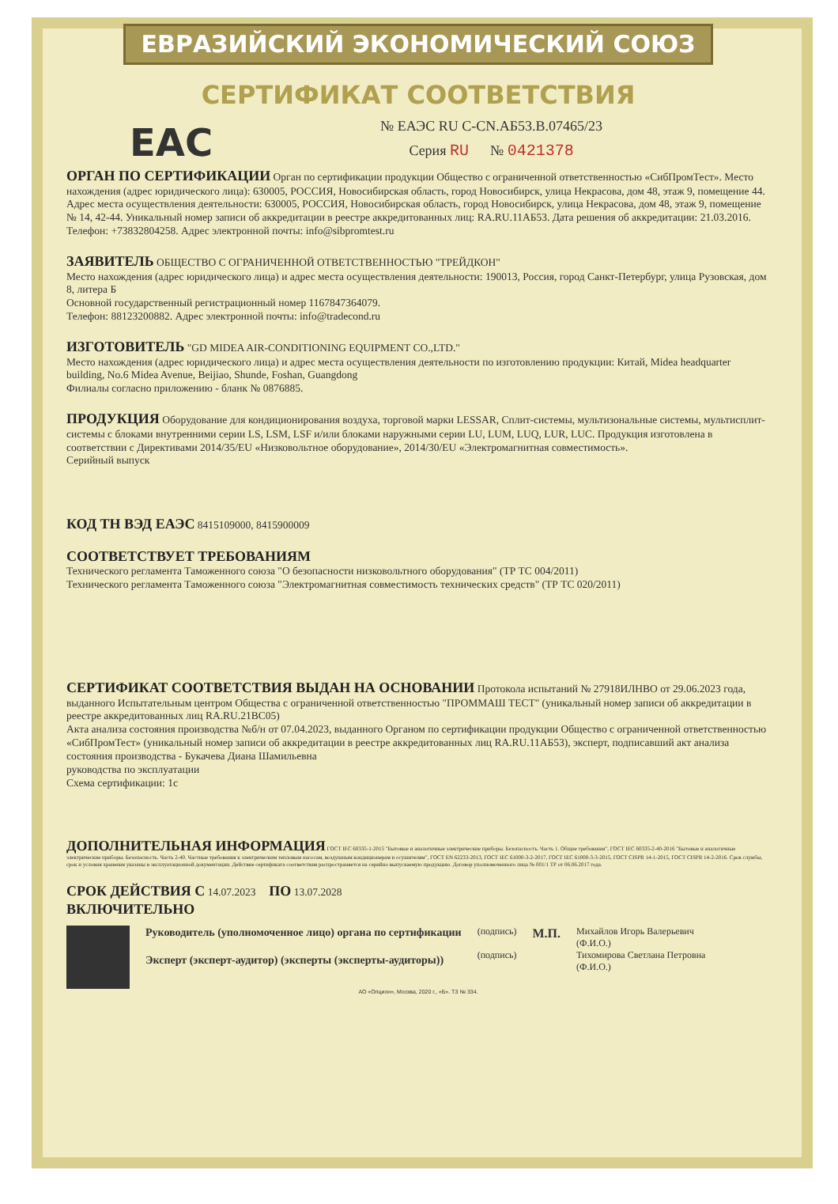ЕВРАЗИЙСКИЙ ЭКОНОМИЧЕСКИЙ СОЮЗ
СЕРТИФИКАТ СООТВЕТСТВИЯ
EAC
№ ЕАЭС RU С-CN.АБ53.В.07465/23
Серия RU № 0421378
ОРГАН ПО СЕРТИФИКАЦИИ Орган по сертификации продукции Общество с ограниченной ответственностью «СибПромТест». Место нахождения (адрес юридического лица): 630005, РОССИЯ, Новосибирская область, город Новосибирск, улица Некрасова, дом 48, этаж 9, помещение 44. Адрес места осуществления деятельности: 630005, РОССИЯ, Новосибирская область, город Новосибирск, улица Некрасова, дом 48, этаж 9, помещение № 14, 42-44. Уникальный номер записи об аккредитации в реестре аккредитованных лиц: RA.RU.11АБ53. Дата решения об аккредитации: 21.03.2016. Телефон: +73832804258. Адрес электронной почты: info@sibpromtest.ru
ЗАЯВИТЕЛЬ ОБЩЕСТВО С ОГРАНИЧЕННОЙ ОТВЕТСТВЕННОСТЬЮ "ТРЕЙДКОН"
Место нахождения (адрес юридического лица) и адрес места осуществления деятельности: 190013, Россия, город Санкт-Петербург, улица Рузовская, дом 8, литера Б
Основной государственный регистрационный номер 1167847364079.
Телефон: 88123200882. Адрес электронной почты: info@tradecond.ru
ИЗГОТОВИТЕЛЬ "GD MIDEA AIR-CONDITIONING EQUIPMENT CO.,LTD."
Место нахождения (адрес юридического лица) и адрес места осуществления деятельности по изготовлению продукции: Китай, Midea headquarter building, No.6 Midea Avenue, Beijiao, Shunde, Foshan, Guangdong
Филиалы согласно приложению - бланк № 0876885.
ПРОДУКЦИЯ Оборудование для кондиционирования воздуха, торговой марки LESSAR, Сплит-системы, мультизональные системы, мультисплит-системы с блоками внутренними серии LS, LSM, LSF и/или блоками наружными серии LU, LUM, LUQ, LUR, LUC. Продукция изготовлена в соответствии с Директивами 2014/35/EU «Низковольтное оборудование», 2014/30/EU «Электромагнитная совместимость».
Серийный выпуск
КОД ТН ВЭД ЕАЭС 8415109000, 8415900009
СООТВЕТСТВУЕТ ТРЕБОВАНИЯМ
Технического регламента Таможенного союза "О безопасности низковольтного оборудования" (ТР ТС 004/2011)
Технического регламента Таможенного союза "Электромагнитная совместимость технических средств" (ТР ТС 020/2011)
СЕРТИФИКАТ СООТВЕТСТВИЯ ВЫДАН НА ОСНОВАНИИ Протокола испытаний № 27918ИЛНВО от 29.06.2023 года, выданного Испытательным центром Общества с ограниченной ответственностью "ПРОММАШ ТЕСТ" (уникальный номер записи об аккредитации в реестре аккредитованных лиц RA.RU.21ВС05)
Акта анализа состояния производства №б/н от 07.04.2023, выданного Органом по сертификации продукции Общество с ограниченной ответственностью «СибПромТест» (уникальный номер записи об аккредитации в реестре аккредитованных лиц RA.RU.11АБ53), эксперт, подписавший акт анализа состояния производства - Букачева Диана Шамильевна
руководства по эксплуатации
Схема сертификации: 1с
ДОПОЛНИТЕЛЬНАЯ ИНФОРМАЦИЯ ГОСТ IEC 60335-1-2015 "Бытовые и аналогичные электрические приборы. Безопасность. Часть 1. Общие требования", ГОСТ IEC 60335-2-40-2016 "Бытовые и аналогичные электрические приборы. Безопасность. Часть 2-40. Частные требования к электрическим тепловым насосам, воздушным кондиционерам и осушителям", ГОСТ EN 62233-2013, ГОСТ IEC 61000-3-2-2017, ГОСТ IEC 61000-3-3-2015, ГОСТ CISPR 14-1-2015, ГОСТ CISPR 14-2-2016. Срок службы, срок и условия хранения указаны в эксплуатационной документации. Действие сертификата соответствия распространяется на серийно выпускаемую продукцию. Договор уполномоченного лица № 001/1 ТР от 06.06.2017 года.
СРОК ДЕЙСТВИЯ С 14.07.2023 ПО 13.07.2028
ВКЛЮЧИТЕЛЬНО
Руководитель (уполномоченное лицо) органа по сертификации
Эксперт (эксперт-аудитор) (эксперты (эксперты-аудиторы))
(подпись)
(подпись)
М.П.
Михайлов Игорь Валерьевич
(Ф.И.О.)
Тихомирова Светлана Петровна
(Ф.И.О.)
АО «Опцион», Москва, 2020 г., «Б». ТЗ № 334.